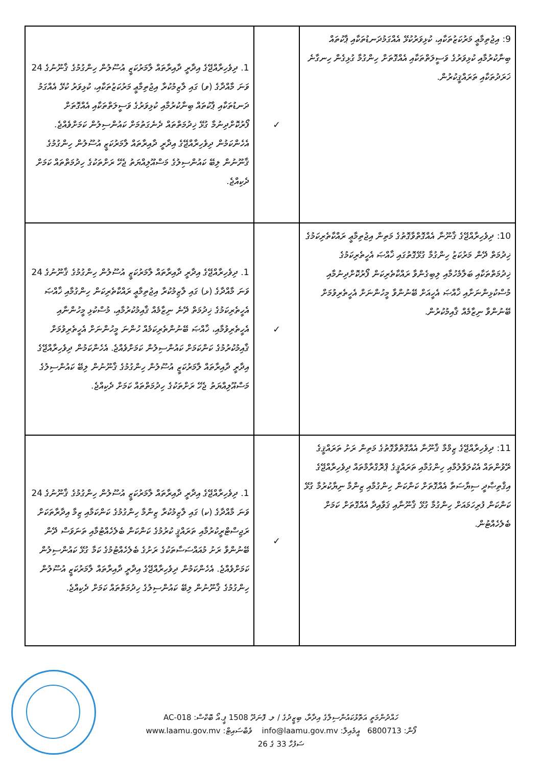| 9: އިޖުތިމާޢީ މަރުކަޒުތަކާއި، ކުޅިވަރުކުޅޭ އެއްގަމުދަނޑުތަކާއި ޕާކުތައް ބިނާކުރުމާއި ކުޅިވަރުގެ ވަސީލަތްތަކާއި އެއްގޮތަށް ހިންގުމާ ގުޅިގެން ހިނގާނެ ޚަރަދުތަކާއި ތަރައްޤީކުރުން. | ✓ | 1. ދިވެހިރާއްޖޭގެ އިދާރީ ދާއިރާތައް ލާމަރުކަޒީ އުސޫލުން ހިންގުމުގެ ޤާނޫނުގެ 24 ވަނަ މާއްދާގެ (ވ) ގައި ލާޒިމުކުރާ އިޖުތިމާޢީ މަރުކަޒުތަކާއި، ކުޅިވަރު ކުޅޭ އެއްގަމު ދަނޑުތަކާއި ޕާކުތައް ބިނާކުރުމާއި ކުޅިވަރުގެ ވަސީލަތްތަކާއި އެއްގޮތަށް ފޯރުކޮށްދިނުމާ ގުޅޭ ޚިދުމަތްތައް ދެނެގަތުމަށް ކައުންސިލުން ކަމަށްވެއްޖެ. އެހެންކަމުން ދިވެހިރާއްޖޭގެ އިދާރީ ދާއިރާތައް ލާމަރުކަޒީ އުސޫލުން ހިންގުމުގެ ޤާނޫނުން ލިބޭ ކައުންސިލުގެ މަސްއޫލިއްޔަތު ޖެހޭ ރަށްތަކުގެ ހިދުމަތްތައް ކަމަށް ދެކިއްޖެ. |
| 10: ދިވެހިރާއްޖޭގެ ޤާނޫނާ އެއްގޮތްވާގޮތުގެ މަތިން އިޖުތިމާޢީ ރައްކާތެރިކަމުގެ ޚިދުމަތް ދޭން މަރުކަޒު ހިންގުމާ ގުޅޭގޮތުގައި ޚާއްޞަ އެހީތެރިކަމުގެ ޚިދުމަތްތަކާއި ބަލާމެހުމާއި ލިބިގެންވާ ރައްކާތެރިކަން ފޯރުކޮށްދިނުމާއި މުސްކުޅިންނަށާއި ޚާއްޞަ އެހީއަށް ބޭނުންވާ މީހުންނަށް އެހީތެރިވުމަށް ބޭނުންވާ ނިޒާމެއް ޤާއިމުކުރުން. | ✓ | 1. ދިވެހިރާއްޖޭގެ އިދާރީ ދާއިރާތައް ލާމަރުކަޒީ އުސޫލުން ހިންގުމުގެ ޤާނޫނުގެ 24 ވަނަ މާއްދާގެ (ޅ) ގައި ލާޒިމުކުރާ އިޖުތިމާޢީ ރައްކާތެރިކަން ހިންގުމާއި ޚާއްޞަ އެހީތެރިކަމުގެ ޚިދުމަތް ދޭނެ ނިޒާމެއް ޤާއިމުކުރުމާއި، މުސްކުޅި މީހުންނާއި އެހީތެރިވުމާއި، ޚާއްޞަ ބޭނުންތެރިކަމެއް ހުންނަ މީހުންނަށް އެހީތެރިވުމަށް ޤާއިމުކުރުމުގެ ކަންކަމަށް ކައުންސިލުން ކަމަށްވެއްޖެ. އެހެންކަމުން ދިވެހިރާއްޖޭގެ އިދާރީ ދާއިރާތައް ލާމަރުކަޒީ އުސޫލުން ހިންގުމުގެ ޤާނޫނުން ލިބޭ ކައުންސިލުގެ މަސްއޫލިއްޔަތު ޖެހޭ ރަށްތަކުގެ ހިދުމަތްތައް ކަމަށް ދެކިއްޖެ. |
| 11: ދިވެހިރާއްޖޭގެ ޒިމްމާ ޤާނޫނާ އެއްގޮތްވާގޮތުގެ މަތިން ރަށު ތަރައްޤީގެ ރޭވުންތައް އެކުލަވާލުމާއި ހިންގުމާއި ތަރައްޤީގެ ޕްރޮގްރާމްތައް ދިވެހިރާއްޖޭގެ އިޤްތިޞާދީ ސިޔާސަތާ އެއްގޮތަށް ކަންކަން ހިންގުމާއި ޒިންމާ ނިޔާކުރުމާ ގުޅޭ ކަންކަން ފުރިހަމައަށް ހިންގުމާ ގުޅޭ ޤާނޫނާއި ޤަވާއިދާ އެއްގޮތަށް ކަމަށް ބެލެހެއްޓުން. | ✓ | 1. ދިވެހިރާއްޖޭގެ އިދާރީ ދާއިރާތައް ލާމަރުކަޒީ އުސޫލުން ހިންގުމުގެ ޤާނޫނުގެ 24 ވަނަ މާއްދާގެ (ކ) ގައި ލާޒިމުކުރާ ޒިންމާ ހިންގުމުގެ ކަންކަމާއި ޒިމާ އިދާރާތަކަށް ރަޖިސްޓްރީކުރުމާއި ތަރައްޤީ ކުރުމުގެ ކަންކަން ބެލެހެއްޓުމާއި ތަނަވަސް ދޭން ބޭނުންވާ ރަށު މުއައްސަސާތަކުގެ ރަށުގެ ބެލެހެއްޓުމުގެ ކަމާ ގުޅޭ ކައުންސިލުން ކަމަށްވެއްޖެ. އެހެންކަމުން ދިވެހިރާއްޖޭގެ އިދާރީ ދާއިރާތައް ލާމަރުކަޒީ އުސޫލުން ހިންގުމުގެ ޤާނޫނުން ލިބޭ ކައުންސިލުގެ ހިދުމަތްތައް ކަމަށް ދެކިއްޖެ. |
ހައްދުންމަތީ އަތޮޅުކައުންސިލްގެ އިދާރާ، ބިޒީދުގެ / ލ. ފޮނަދޫ 1508 ޕީ.އޯ ބޮކްސް: AC-018
ފޯން: 6800713 އީމެއިލް: info@laamu.gov.mv ވެބްސައިޓް: www.laamu.gov.mv
ސަފުހާ 33 ގެ 26